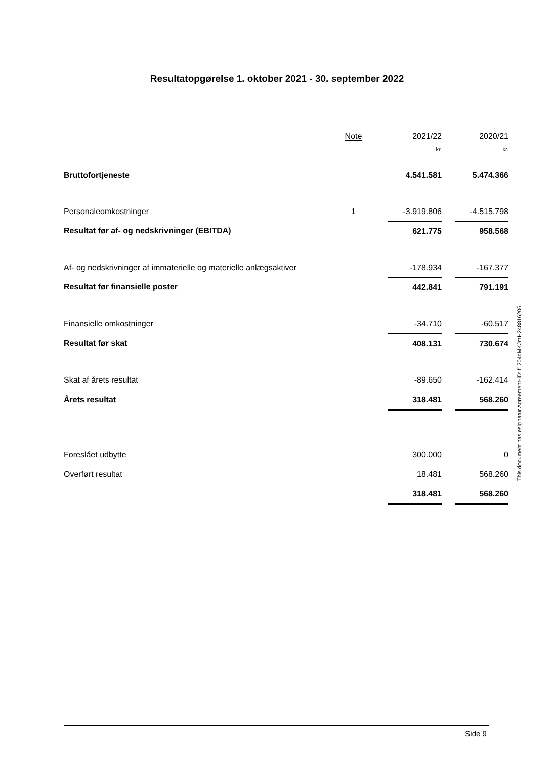Resultatopgørelse 1. oktober 2021 - 30. september 2022
| | Note | | 2021/22 | | 2020/21 |
| --- | --- | --- | --- | --- | --- |
| | | | kr. | | kr. |
| Bruttofortjeneste | | | 4.541.581 | | 5.474.366 |
| Personaleomkostninger | 1 | | -3.919.806 | | -4.515.798 |
| Resultat før af- og nedskrivninger (EBITDA) | | | 621.775 | | 958.568 |
| Af- og nedskrivninger af immaterielle og materielle anlægsaktiver | | | -178.934 | | -167.377 |
| Resultat før finansielle poster | | | 442.841 | | 791.191 |
| Finansielle omkostninger | | | -34.710 | | -60.517 |
| Resultat før skat | | | 408.131 | | 730.674 |
| Skat af årets resultat | | | -89.650 | | -162.414 |
| Årets resultat | | | 318.481 | | 568.260 |
| Foreslået udbytte | | | 300.000 | | 0 |
| Overført resultat | | | 18.481 | | 568.260 |
| | | | 318.481 | | 568.260 |
This document has esignatur Agreement-ID: f1204dMKJmH248816206
Side 9